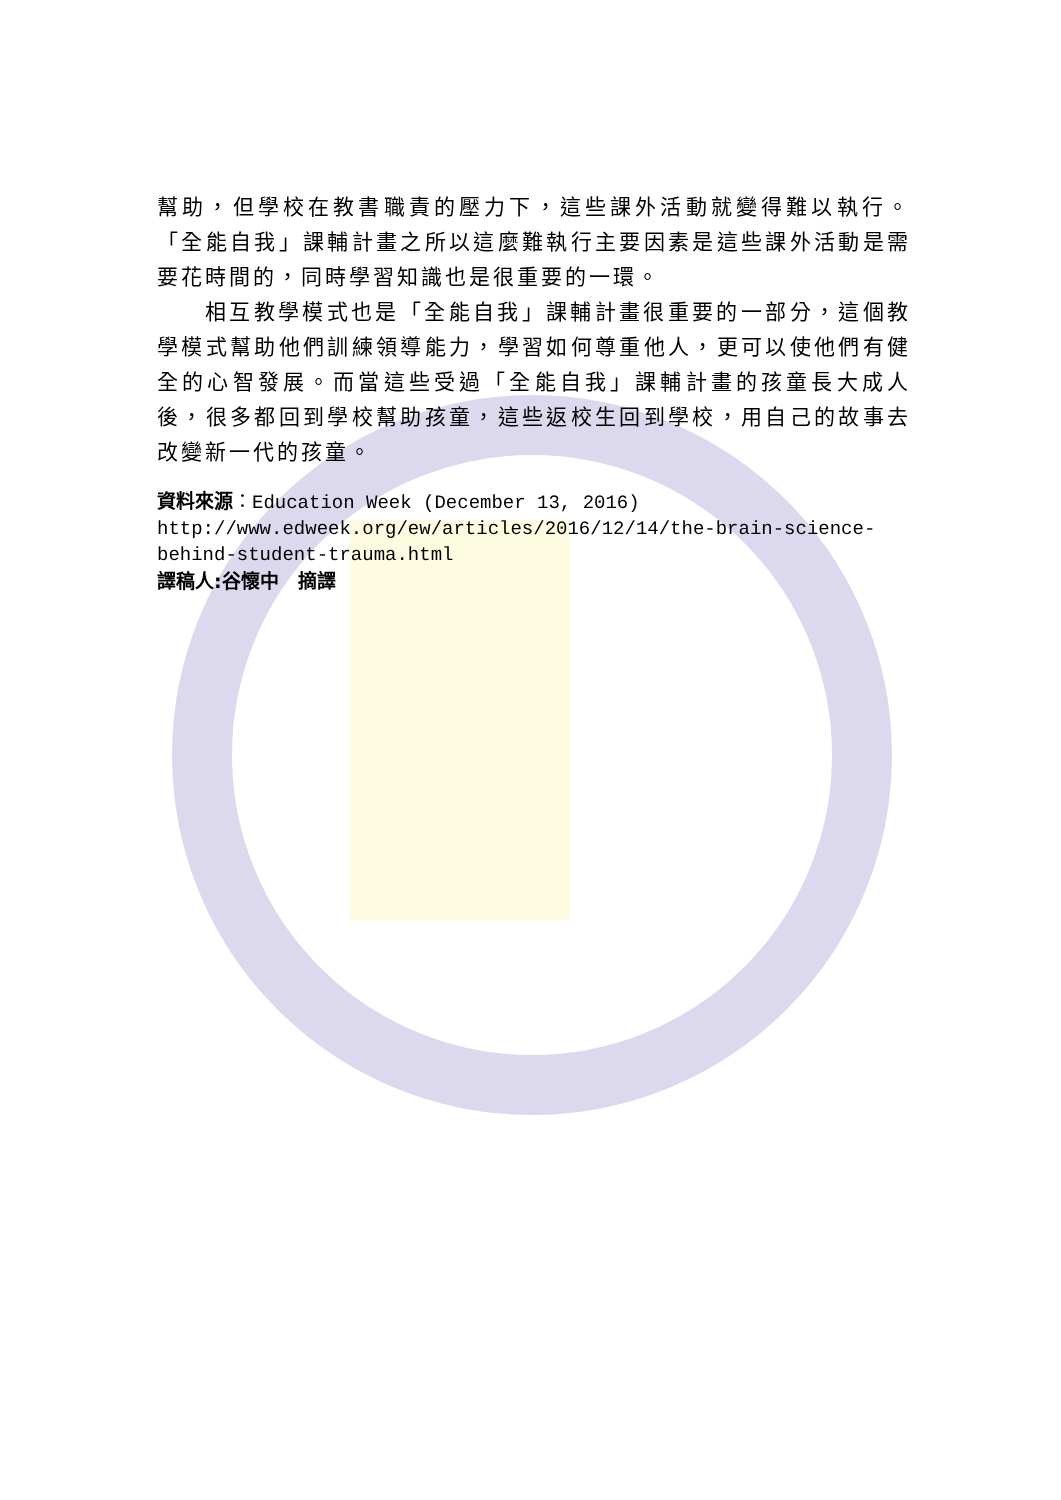幫助，但學校在教書職責的壓力下，這些課外活動就變得難以執行。「全能自我」課輔計畫之所以這麼難執行主要因素是這些課外活動是需要花時間的，同時學習知識也是很重要的一環。
相互教學模式也是「全能自我」課輔計畫很重要的一部分，這個教學模式幫助他們訓練領導能力，學習如何尊重他人，更可以使他們有健全的心智發展。而當這些受過「全能自我」課輔計畫的孩童長大成人後，很多都回到學校幫助孩童，這些返校生回到學校，用自己的故事去改變新一代的孩童。
資料來源：Education Week (December 13, 2016)
http://www.edweek.org/ew/articles/2016/12/14/the-brain-science-behind-student-trauma.html
譯稿人:谷懷中　摘譯